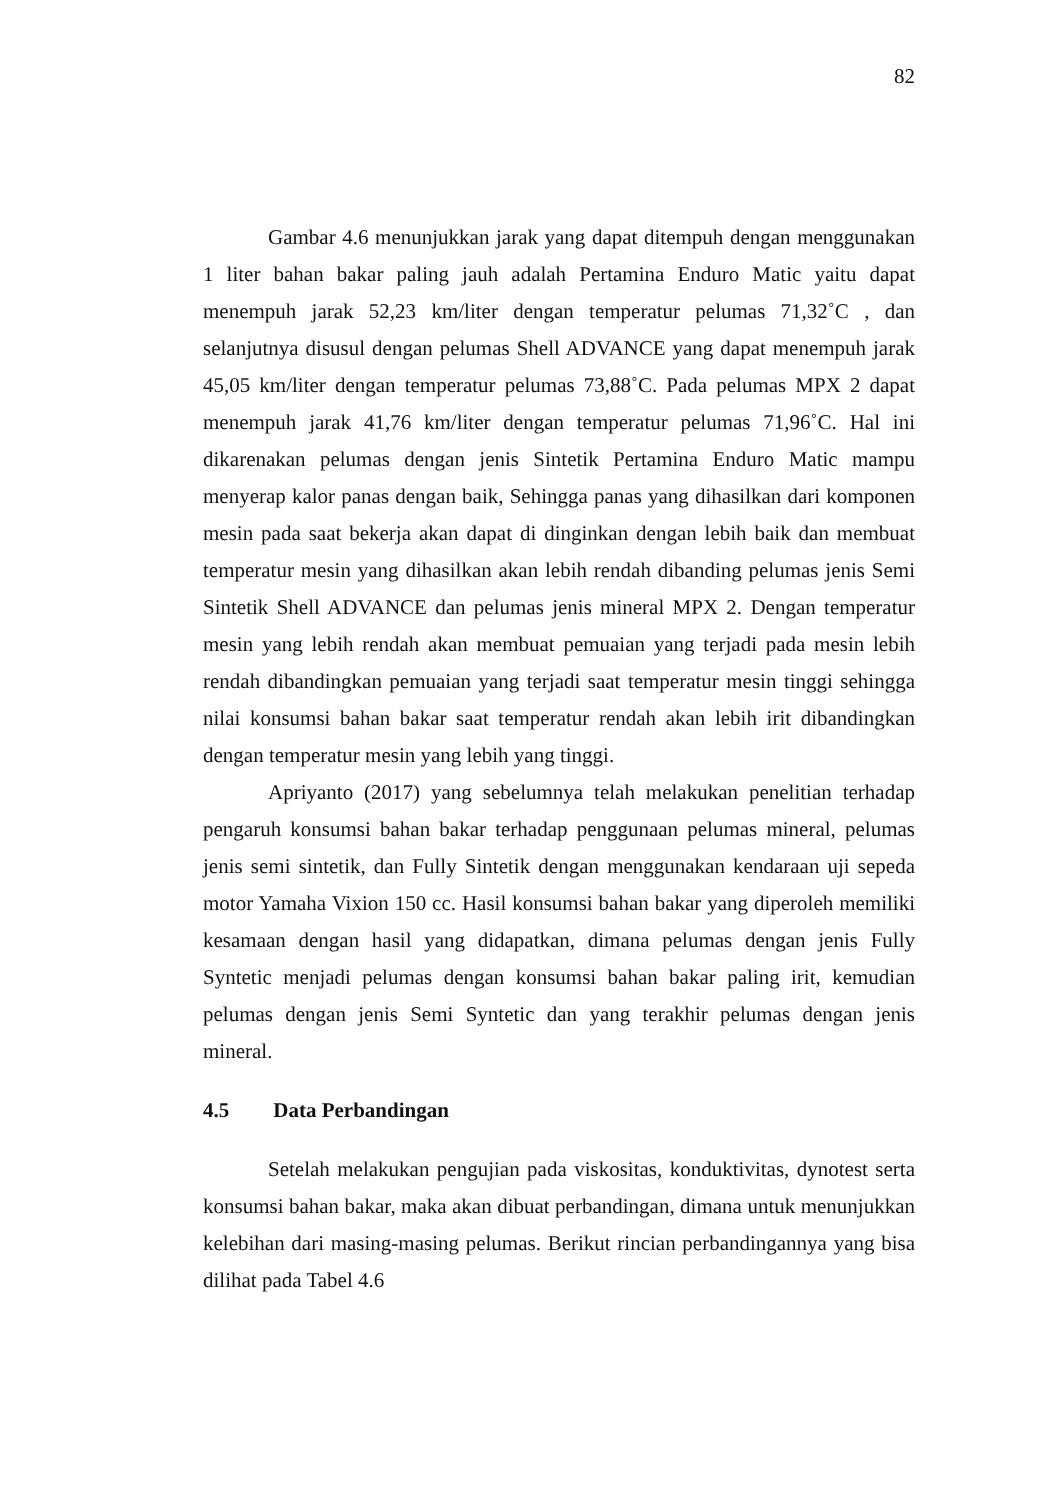82
Gambar 4.6 menunjukkan jarak yang dapat ditempuh dengan menggunakan 1 liter bahan bakar paling jauh adalah Pertamina Enduro Matic yaitu dapat menempuh jarak 52,23 km/liter dengan temperatur pelumas 71,32˚C , dan selanjutnya disusul dengan pelumas Shell ADVANCE yang dapat menempuh jarak 45,05 km/liter dengan temperatur pelumas 73,88˚C. Pada pelumas MPX 2 dapat menempuh jarak 41,76 km/liter dengan temperatur pelumas 71,96˚C. Hal ini dikarenakan pelumas dengan jenis Sintetik Pertamina Enduro Matic mampu menyerap kalor panas dengan baik, Sehingga panas yang dihasilkan dari komponen mesin pada saat bekerja akan dapat di dinginkan dengan lebih baik dan membuat temperatur mesin yang dihasilkan akan lebih rendah dibanding pelumas jenis Semi Sintetik Shell ADVANCE dan pelumas jenis mineral MPX 2. Dengan temperatur mesin yang lebih rendah akan membuat pemuaian yang terjadi pada mesin lebih rendah dibandingkan pemuaian yang terjadi saat temperatur mesin tinggi sehingga nilai konsumsi bahan bakar saat temperatur rendah akan lebih irit dibandingkan dengan temperatur mesin yang lebih yang tinggi.
Apriyanto (2017) yang sebelumnya telah melakukan penelitian terhadap pengaruh konsumsi bahan bakar terhadap penggunaan pelumas mineral, pelumas jenis semi sintetik, dan Fully Sintetik dengan menggunakan kendaraan uji sepeda motor Yamaha Vixion 150 cc. Hasil konsumsi bahan bakar yang diperoleh memiliki kesamaan dengan hasil yang didapatkan, dimana pelumas dengan jenis Fully Syntetic menjadi pelumas dengan konsumsi bahan bakar paling irit, kemudian pelumas dengan jenis Semi Syntetic dan yang terakhir pelumas dengan jenis mineral.
4.5 Data Perbandingan
Setelah melakukan pengujian pada viskositas, konduktivitas, dynotest serta konsumsi bahan bakar, maka akan dibuat perbandingan, dimana untuk menunjukkan kelebihan dari masing-masing pelumas. Berikut rincian perbandingannya yang bisa dilihat pada Tabel 4.6